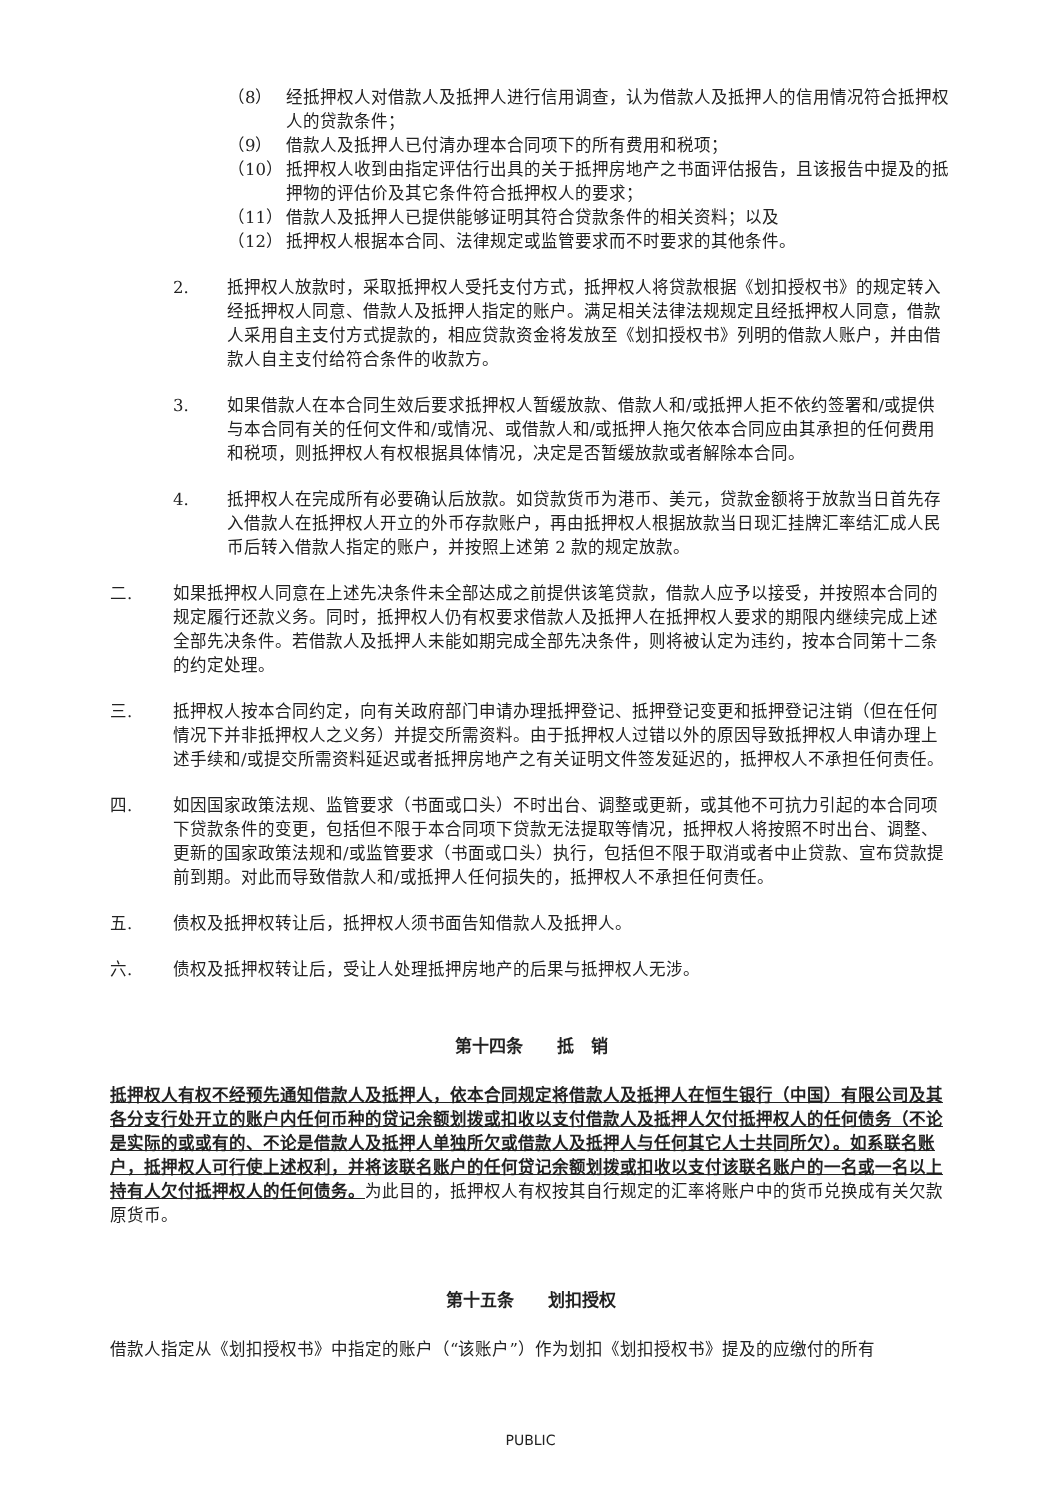（8） 经抵押权人对借款人及抵押人进行信用调查，认为借款人及抵押人的信用情况符合抵押权人的贷款条件；
（9） 借款人及抵押人已付清办理本合同项下的所有费用和税项；
（10） 抵押权人收到由指定评估行出具的关于抵押房地产之书面评估报告，且该报告中提及的抵押物的评估价及其它条件符合抵押权人的要求；
（11） 借款人及抵押人已提供能够证明其符合贷款条件的相关资料；以及
（12） 抵押权人根据本合同、法律规定或监管要求而不时要求的其他条件。
2. 抵押权人放款时，采取抵押权人受托支付方式，抵押权人将贷款根据《划扣授权书》的规定转入经抵押权人同意、借款人及抵押人指定的账户。满足相关法律法规规定且经抵押权人同意，借款人采用自主支付方式提款的，相应贷款资金将发放至《划扣授权书》列明的借款人账户，并由借款人自主支付给符合条件的收款方。
3. 如果借款人在本合同生效后要求抵押权人暂缓放款、借款人和/或抵押人拒不依约签署和/或提供与本合同有关的任何文件和/或情况、或借款人和/或抵押人拖欠依本合同应由其承担的任何费用和税项，则抵押权人有权根据具体情况，决定是否暂缓放款或者解除本合同。
4. 抵押权人在完成所有必要确认后放款。如贷款货币为港币、美元，贷款金额将于放款当日首先存入借款人在抵押权人开立的外币存款账户，再由抵押权人根据放款当日现汇挂牌汇率结汇成人民币后转入借款人指定的账户，并按照上述第 2 款的规定放款。
二. 如果抵押权人同意在上述先决条件未全部达成之前提供该笔贷款，借款人应予以接受，并按照本合同的规定履行还款义务。同时，抵押权人仍有权要求借款人及抵押人在抵押权人要求的期限内继续完成上述全部先决条件。若借款人及抵押人未能如期完成全部先决条件，则将被认定为违约，按本合同第十二条的约定处理。
三. 抵押权人按本合同约定，向有关政府部门申请办理抵押登记、抵押登记变更和抵押登记注销（但在任何情况下并非抵押权人之义务）并提交所需资料。由于抵押权人过错以外的原因导致抵押权人申请办理上述手续和/或提交所需资料延迟或者抵押房地产之有关证明文件签发延迟的，抵押权人不承担任何责任。
四. 如因国家政策法规、监管要求（书面或口头）不时出台、调整或更新，或其他不可抗力引起的本合同项下贷款条件的变更，包括但不限于本合同项下贷款无法提取等情况，抵押权人将按照不时出台、调整、更新的国家政策法规和/或监管要求（书面或口头）执行，包括但不限于取消或者中止贷款、宣布贷款提前到期。对此而导致借款人和/或抵押人任何损失的，抵押权人不承担任何责任。
五. 债权及抵押权转让后，抵押权人须书面告知借款人及抵押人。
六. 债权及抵押权转让后，受让人处理抵押房地产的后果与抵押权人无涉。
第十四条　　抵　销
抵押权人有权不经预先通知借款人及抵押人，依本合同规定将借款人及抵押人在恒生银行（中国）有限公司及其各分支行处开立的账户内任何币种的贷记余额划拨或扣收以支付借款人及抵押人欠付抵押权人的任何债务（不论是实际的或或有的、不论是借款人及抵押人单独所欠或借款人及抵押人与任何其它人士共同所欠）。如系联名账户，抵押权人可行使上述权利，并将该联名账户的任何贷记余额划拨或扣收以支付该联名账户的一名或一名以上持有人欠付抵押权人的任何债务。为此目的，抵押权人有权按其自行规定的汇率将账户中的货币兑换成有关欠款原货币。
第十五条　　划扣授权
借款人指定从《划扣授权书》中指定的账户（“该账户”）作为划扣《划扣授权书》提及的应缴付的所有
PUBLIC